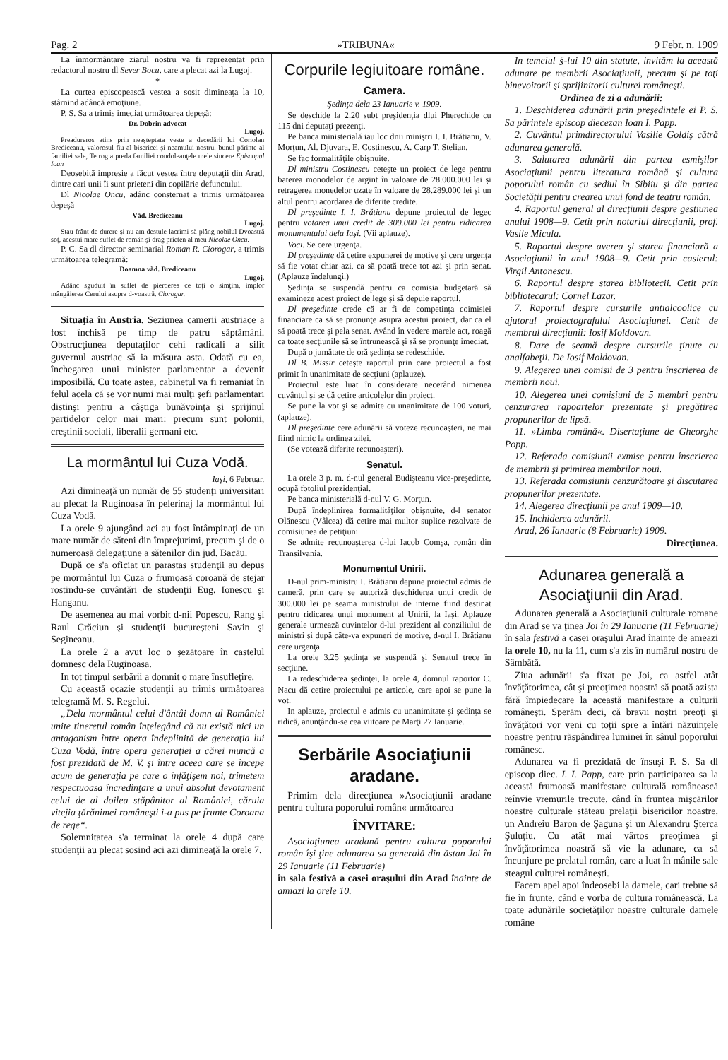Pag. 2 »TRIBUNA« 9 Febr. n. 1909
La înmormântare ziarul nostru va fi reprezentat prin redactorul nostru dl Sever Bocu, care a plecat azi la Lugoj.
*
La curtea episcopească vestea a sosit dimineaţa la 10, stârnind adâncă emoţiune.
P. S. Sa a trimis imediat următoarea depeşă:
Dr. Dobrin advocat
Lugoj.
Preadureros atins prin neaşteptata veste a decedării lui Coriolan Brediceanu, valorosul fiu al bisericei şi neamului nostru, bunul părinte al familiei sale, Te rog a preda familiei condoleanţele mele sincere Episcopul Ioan
Deosebită impresie a făcut vestea între deputaţii din Arad, dintre cari unii îi sunt prieteni din copilărie defunctului.
Dl Nicolae Oncu, adânc consternat a trimis următoarea depeşă
Văd. Brediceanu
Lugoj.
Stau frânt de durere şi nu am destule lacrimi să plâng nobilul Dvoastră soţ, acestui mare suflet de român şi drag prieten al meu Nicolae Oncu.
P. C. Sa dl director seminarial Roman R. Ciorogar, a trimis următoarea telegramă:
Doamna văd. Brediceanu
Lugoj.
Adânc sguduit în suflet de pierderea ce toţi o simţim, implor mângâierea Cerului asupra d-voastră. Ciorogar.
Situaţia în Austria. Seziunea camerii austriace a fost închisă pe timp de patru săptămâni. Obstrucţiunea deputaţilor cehi radicali a silit guvernul austriac să ia măsura asta. Odată cu ea, închegarea unui minister parlamentar a devenit imposibilă. Cu toate astea, cabinetul va fi remaniat în felul acela că se vor numi mai mulţi şefi parlamentari distinşi pentru a câştiga bunăvoinţa şi sprijinul partidelor celor mai mari: precum sunt polonii, creştinii sociali, liberalii germani etc.
La mormântul lui Cuza Vodă.
Iaşi, 6 Februar.
Azi dimineaţă un număr de 55 studenţi universitari au plecat la Ruginoasa în pelerinaj la mormântul lui Cuza Vodă.
La orele 9 ajungând aci au fost întâmpinaţi de un mare număr de săteni din împrejurimi, precum şi de o numeroasă delegaţiune a sătenilor din jud. Bacău.
După ce s'a oficiat un parastas studenţii au depus pe mormântul lui Cuza o frumoasă coroană de stejar rostindu-se cuvântări de studenţii Eug. Ionescu şi Hanganu.
De asemenea au mai vorbit d-nii Popescu, Rang şi Raul Crăciun şi studenţii bucureşteni Savin şi Segineanu.
La orele 2 a avut loc o şezătoare în castelul domnesc dela Ruginoasa.
In tot timpul serbării a domnit o mare însufleţire.
Cu această ocazie studenţii au trimis următoarea telegramă M. S. Regelui.
„Dela mormântul celui d'ântâi domn al României unite tineretul român înţelegând că nu există nici un antagonism între opera îndeplinită de generaţia lui Cuza Vodă, între opera generaţiei a cărei muncă a fost prezidată de M. V. şi între aceea care se începe acum de generaţia pe care o înfăţişem noi, trimetem respectuoasa încredinţare a unui absolut devotament celui de al doilea stăpânitor al României, căruia vitejia ţărănimei româneşti i-a pus pe frunte Coroana de rege“.
Solemnitatea s'a terminat la orele 4 după care studenţii au plecat sosind aci azi dimineaţă la orele 7.
Corpurile legiuitoare române.
Camera.
Şedinţa dela 23 Ianuarie v. 1909.
Se deschide la 2.20 subt preşidenţia dlui Pherechide cu 115 dni deputaţi prezenţi.
Pe banca ministerială iau loc dnii miniştri I. I. Brătianu, V. Morţun, Al. Djuvara, E. Costinescu, A. Carp T. Stelian.
Se fac formalităţile obişnuite.
Dl ministru Costinescu ceteşte un proiect de lege pentru baterea monodelor de argint în valoare de 28.000.000 lei şi retragerea monedelor uzate în valoare de 28.289.000 lei şi un altul pentru acordarea de diferite credite.
Dl preşedinte I. I. Brătianu depune proiectul de legec pentru votarea unui credit de 300.000 lei pentru ridicarea monumentului dela Iaşi. (Vii aplauze).
Voci. Se cere urgenţa.
Dl preşedinte dă cetire expunerei de motive şi cere urgenţa să fie votat chiar azi, ca să poată trece tot azi şi prin senat. (Aplauze îndelungi.)
Şedinţa se suspendă pentru ca comisia budgetară să examineze acest proiect de lege şi să depuie raportul.
Dl preşedinte crede că ar fi de competinţa coimisiei financiare ca să se pronunţe asupra acestui proiect, dar ca el să poată trece şi pela senat. Având în vedere marele act, roagă ca toate secţiunile să se întrunească şi să se pronunţe imediat.
După o jumătate de oră şedinţa se redeschide.
Dl B. Missir ceteşte raportul prin care proiectul a fost primit în unanimitate de secţiuni (aplauze).
Proiectul este luat în considerare necerând nimenea cuvântul şi se dă cetire articolelor din proiect.
Se pune la vot şi se admite cu unanimitate de 100 voturi, (aplauze).
Dl preşedinte cere adunării să voteze recunoaşteri, ne mai fiind nimic la ordinea zilei.
(Se votează diferite recunoaşteri).
Senatul.
La orele 3 p. m. d-nul general Budişteanu vice-preşedinte, ocupă fotoliul prezidenţial.
Pe banca ministerială d-nul V. G. Morţun.
După îndeplinirea formalităţilor obişnuite, d-l senator Olănescu (Vâlcea) dă cetire mai multor suplice rezolvate de comisiunea de petiţiuni.
Se admite recunoaşterea d-lui Iacob Comşa, român din Transilvania.
Monumentul Unirii.
D-nul prim-ministru I. Brătianu depune proiectul admis de cameră, prin care se autoriză deschiderea unui credit de 300.000 lei pe seama ministrului de interne fiind destinat pentru ridicarea unui monument al Unirii, la Iaşi. Aplauze generale urmează cuvintelor d-lui prezident al conziliului de ministri şi după câte-va expuneri de motive, d-nul I. Brătianu cere urgenţa.
La orele 3.25 şedinţa se suspendă şi Senatul trece în secţiune.
La redeschiderea şedinţei, la orele 4, domnul raportor C. Nacu dă cetire proiectului pe articole, care apoi se pune la vot.
In aplauze, proiectul e admis cu unanimitate şi şedinţa se ridică, anunţându-se cea viitoare pe Marţi 27 Ianuarie.
Serbările Asociaţiunii aradane.
Primim dela direcţiunea »Asociaţiunii aradane pentru cultura poporului român« următoarea
ÎNVITARE:
Asociaţiunea aradană pentru cultura poporului român îşi ţine adunarea sa generală din ăstan Joi în 29 Ianuarie (11 Februarie)
în sala festivă a casei oraşului din Arad înainte de amiazi la orele 10.
In temeiul §-lui 10 din statute, invităm la această adunare pe membrii Asociaţiunii, precum şi pe toţi binevoitorii şi sprijinitorii culturei româneşti.
Ordinea de zi a adunării:
1. Deschiderea adunării prin preşedintele ei P. S. Sa părintele episcop diecezan Ioan I. Papp.
2. Cuvântul primdirectorului Vasilie Goldiş cătră adunarea generală.
3. Salutarea adunării din partea esmişilor Asociaţiunii pentru literatura română şi cultura poporului român cu sediul în Sibiiu şi din partea Societăţii pentru crearea unui fond de teatru român.
4. Raportul general al direcţiunii despre gestiunea anului 1908—9. Cetit prin notariul direcţiunii, prof. Vasile Micula.
5. Raportul despre averea şi starea financiară a Asociaţiunii în anul 1908—9. Cetit prin casierul: Virgil Antonescu.
6. Raportul despre starea bibliotecii. Cetit prin bibliotecarul: Cornel Lazar.
7. Raportul despre cursurile antialcoolice cu ajutorul proiectografului Asociaţiunei. Cetit de membrul direcţiunii: Iosif Moldovan.
8. Dare de seamă despre cursurile ţinute cu analfabeţii. De Iosif Moldovan.
9. Alegerea unei comisii de 3 pentru înscrierea de membrii noui.
10. Alegerea unei comisiuni de 5 membri pentru cenzurarea rapoartelor prezentate şi pregătirea propunerilor de lipsă.
11. »Limba română«. Disertaţiune de Gheorghe Popp.
12. Referada comisiunii exmise pentru înscrierea de membrii şi primirea membrilor noui.
13. Referada comisiunii cenzurătoare şi discutarea propunerilor prezentate.
14. Alegerea direcţiunii pe anul 1909—10.
15. Inchiderea adunării.
Arad, 26 Ianuarie (8 Februarie) 1909.
Direcţiunea.
Adunarea generală a Asociaţiunii din Arad.
Adunarea generală a Asociaţiunii culturale romane din Arad se va ţinea Joi în 29 Ianuarie (11 Februarie) în sala festivă a casei oraşului Arad înainte de ameazi la orele 10, nu la 11, cum s'a zis în numărul nostru de Sâmbătă.
Ziua adunării s'a fixat pe Joi, ca astfel atât învăţătorimea, cât şi preoţimea noastră să poată azista fără împiedecare la această manifestare a culturii româneşti. Sperăm deci, că bravii noştri preoţi şi învăţători vor veni cu toţii spre a întări năzuinţele noastre pentru răspândirea luminei în sânul poporului românesc.
Adunarea va fi prezidată de însuşi P. S. Sa dl episcop diec. I. I. Papp, care prin participarea sa la această frumoasă manifestare culturală românească reînvie vremurile trecute, când în fruntea mişcărilor noastre culturale stăteau prelaţii bisericilor noastre, un Andreiu Baron de Şaguna şi un Alexandru Şterca Şuluţiu. Cu atât mai vârtos preoţimea şi învăţătorimea noastră să vie la adunare, ca să încunjure pe prelatul român, care a luat în mânile sale steagul culturei româneşti.
Facem apel apoi îndeosebi la damele, cari trebue să fie în frunte, când e vorba de cultura românească. La toate adunările societăţilor noastre culturale damele române